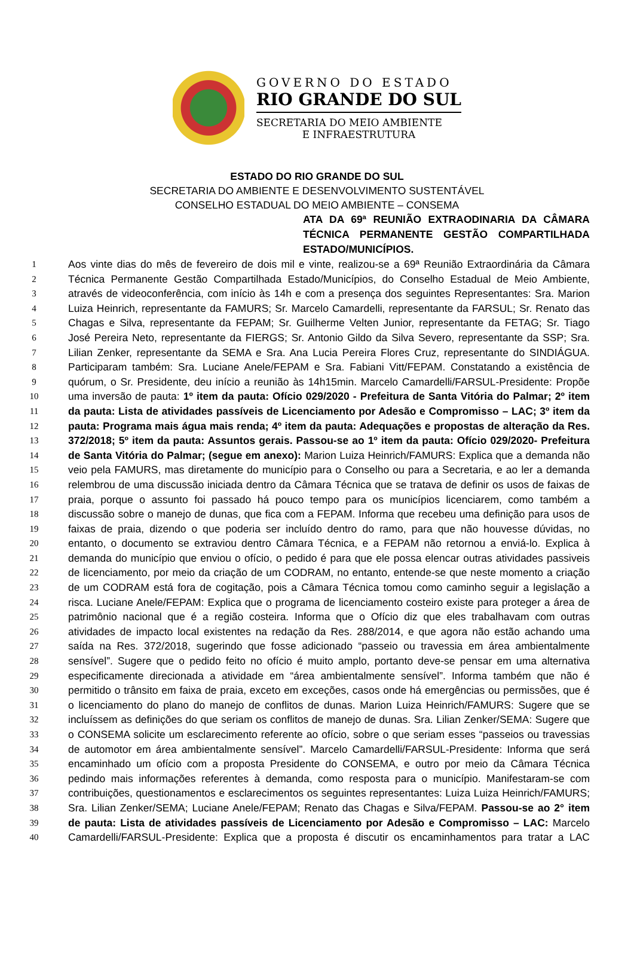GOVERNO DO ESTADO
RIO GRANDE DO SUL
SECRETARIA DO MEIO AMBIENTE
E INFRAESTRUTURA
ESTADO DO RIO GRANDE DO SUL
SECRETARIA DO AMBIENTE E DESENVOLVIMENTO SUSTENTÁVEL
CONSELHO ESTADUAL DO MEIO AMBIENTE – CONSEMA
ATA DA 69ª REUNIÃO EXTRAODINARIA DA CÂMARA TÉCNICA PERMANENTE GESTÃO COMPARTILHADA
ESTADO/MUNICÍPIOS.
1 Aos vinte dias do mês de fevereiro de dois mil e vinte, realizou-se a 69ª Reunião Extraordinária da Câmara
2 Técnica Permanente Gestão Compartilhada Estado/Municípios, do Conselho Estadual de Meio Ambiente,
3 através de videoconferência, com início às 14h e com a presença dos seguintes Representantes: Sra. Marion
4 Luiza Heinrich, representante da FAMURS; Sr. Marcelo Camardelli, representante da FARSUL; Sr. Renato das
5 Chagas e Silva, representante da FEPAM; Sr. Guilherme Velten Junior, representante da FETAG; Sr. Tiago
6 José Pereira Neto, representante da FIERGS; Sr. Antonio Gildo da Silva Severo, representante da SSP; Sra.
7 Lilian Zenker, representante da SEMA e Sra. Ana Lucia Pereira Flores Cruz, representante do SINDIÁGUA.
8 Participaram também: Sra. Luciane Anele/FEPAM e Sra. Fabiani Vitt/FEPAM. Constatando a existência de
9 quórum, o Sr. Presidente, deu início a reunião às 14h15min. Marcelo Camardelli/FARSUL-Presidente: Propõe
10 uma inversão de pauta: 1º item da pauta: Ofício 029/2020 - Prefeitura de Santa Vitória do Palmar; 2º item
11 da pauta: Lista de atividades passíveis de Licenciamento por Adesão e Compromisso – LAC; 3º item da
12 pauta: Programa mais água mais renda; 4º item da pauta: Adequações e propostas de alteração da Res.
13 372/2018; 5º item da pauta: Assuntos gerais. Passou-se ao 1º item da pauta: Ofício 029/2020- Prefeitura
14 de Santa Vitória do Palmar; (segue em anexo): Marion Luiza Heinrich/FAMURS: Explica que a demanda não
15 veio pela FAMURS, mas diretamente do município para o Conselho ou para a Secretaria, e ao ler a demanda
16 relembrou de uma discussão iniciada dentro da Câmara Técnica que se tratava de definir os usos de faixas de
17 praia, porque o assunto foi passado há pouco tempo para os municípios licenciarem, como também a
18 discussão sobre o manejo de dunas, que fica com a FEPAM. Informa que recebeu uma definição para usos de
19 faixas de praia, dizendo o que poderia ser incluído dentro do ramo, para que não houvesse dúvidas, no
20 entanto, o documento se extraviou dentro Câmara Técnica, e a FEPAM não retornou a enviá-lo. Explica à
21 demanda do município que enviou o ofício, o pedido é para que ele possa elencar outras atividades passiveis
22 de licenciamento, por meio da criação de um CODRAM, no entanto, entende-se que neste momento a criação
23 de um CODRAM está fora de cogitação, pois a Câmara Técnica tomou como caminho seguir a legislação a
24 risca. Luciane Anele/FEPAM: Explica que o programa de licenciamento costeiro existe para proteger a área de
25 patrimônio nacional que é a região costeira. Informa que o Ofício diz que eles trabalhavam com outras
26 atividades de impacto local existentes na redação da Res. 288/2014, e que agora não estão achando uma
27 saída na Res. 372/2018, sugerindo que fosse adicionado “passeio ou travessia em área ambientalmente
28 sensível”. Sugere que o pedido feito no ofício é muito amplo, portanto deve-se pensar em uma alternativa
29 especificamente direcionada a atividade em “área ambientalmente sensível”. Informa também que não é
30 permitido o trânsito em faixa de praia, exceto em exceções, casos onde há emergências ou permissões, que é
31 o licenciamento do plano do manejo de conflitos de dunas. Marion Luiza Heinrich/FAMURS: Sugere que se
32 incluíssem as definições do que seriam os conflitos de manejo de dunas. Sra. Lilian Zenker/SEMA: Sugere que
33 o CONSEMA solicite um esclarecimento referente ao ofício, sobre o que seriam esses “passeios ou travessias
34 de automotor em área ambientalmente sensível”. Marcelo Camardelli/FARSUL-Presidente: Informa que será
35 encaminhado um ofício com a proposta Presidente do CONSEMA, e outro por meio da Câmara Técnica
36 pedindo mais informações referentes à demanda, como resposta para o município. Manifestaram-se com
37 contribuições, questionamentos e esclarecimentos os seguintes representantes: Luiza Luiza Heinrich/FAMURS;
38 Sra. Lilian Zenker/SEMA; Luciane Anele/FEPAM; Renato das Chagas e Silva/FEPAM. Passou-se ao 2° item
39 de pauta: Lista de atividades passíveis de Licenciamento por Adesão e Compromisso – LAC: Marcelo
40 Camardelli/FARSUL-Presidente: Explica que a proposta é discutir os encaminhamentos para tratar a LAC